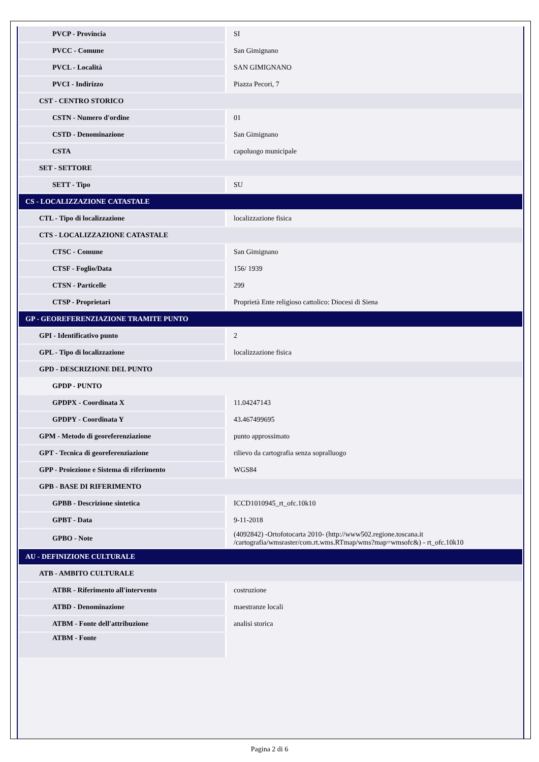| PVCP - Provincia | SI |
| PVCC - Comune | San Gimignano |
| PVCL - Località | SAN GIMIGNANO |
| PVCI - Indirizzo | Piazza Pecori, 7 |
| CST - CENTRO STORICO | |
| CSTN - Numero d'ordine | 01 |
| CSTD - Denominazione | San Gimignano |
| CSTA | capoluogo municipale |
| SET - SETTORE | |
| SETT - Tipo | SU |
| CS - LOCALIZZAZIONE CATASTALE | |
| CTL - Tipo di localizzazione | localizzazione fisica |
| CTS - LOCALIZZAZIONE CATASTALE | |
| CTSC - Comune | San Gimignano |
| CTSF - Foglio/Data | 156/ 1939 |
| CTSN - Particelle | 299 |
| CTSP - Proprietari | Proprietà Ente religioso cattolico: Diocesi di Siena |
| GP - GEOREFERENZIAZIONE TRAMITE PUNTO | |
| GPI - Identificativo punto | 2 |
| GPL - Tipo di localizzazione | localizzazione fisica |
| GPD - DESCRIZIONE DEL PUNTO | |
| GPDP - PUNTO | |
| GPDPX - Coordinata X | 11.04247143 |
| GPDPY - Coordinata Y | 43.467499695 |
| GPM - Metodo di georeferenziazione | punto approssimato |
| GPT - Tecnica di georeferenziazione | rilievo da cartografia senza sopralluogo |
| GPP - Proiezione e Sistema di riferimento | WGS84 |
| GPB - BASE DI RIFERIMENTO | |
| GPBB - Descrizione sintetica | ICCD1010945_rt_ofc.10k10 |
| GPBT - Data | 9-11-2018 |
| GPBO - Note | (4092842) -Ortofotocarta 2010- (http://www502.regione.toscana.it /cartografia/wmsraster/com.rt.wms.RTmap/wms?map=wmsofc&) - rt_ofc.10k10 |
| AU - DEFINIZIONE CULTURALE | |
| ATB - AMBITO CULTURALE | |
| ATBR - Riferimento all'intervento | costruzione |
| ATBD - Denominazione | maestranze locali |
| ATBM - Fonte dell'attribuzione | analisi storica |
| ATBM - Fonte | |
Pagina 2 di 6